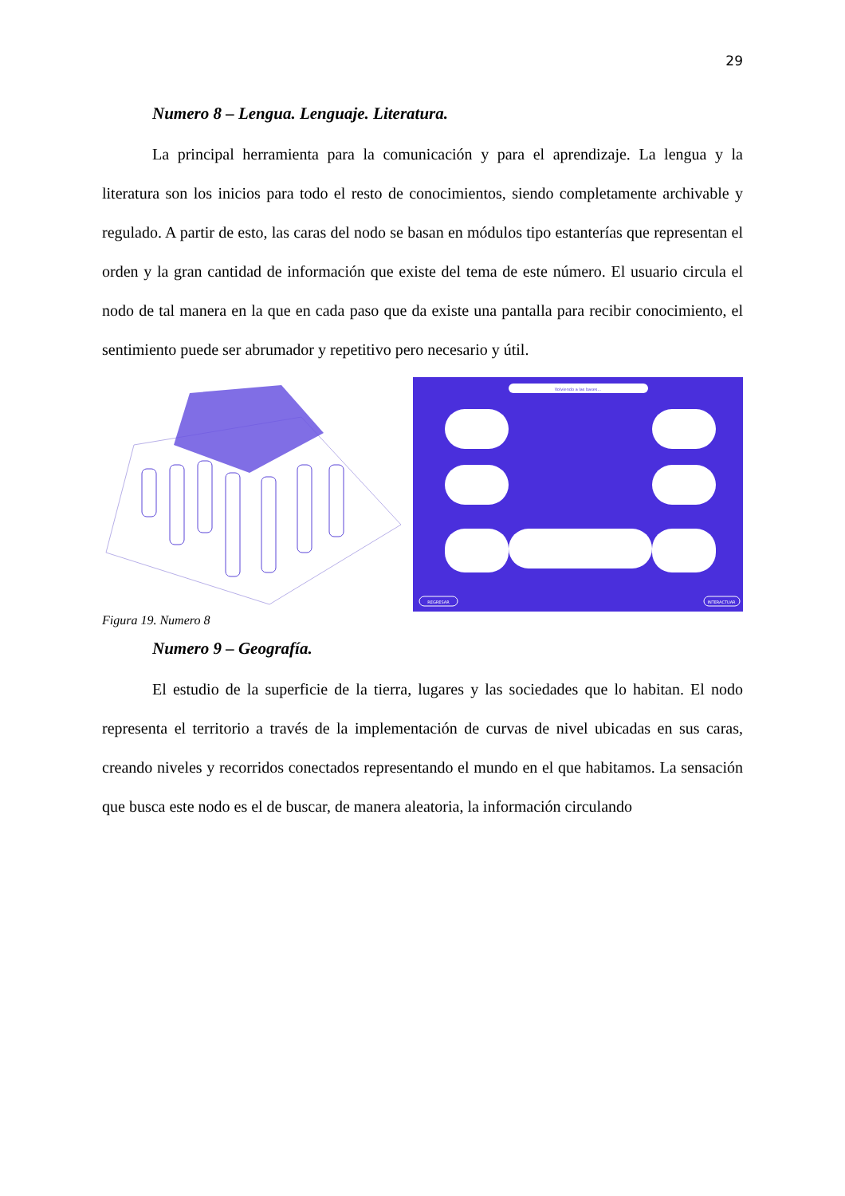29
Numero 8 – Lengua. Lenguaje. Literatura.
La principal herramienta para la comunicación y para el aprendizaje. La lengua y la literatura son los inicios para todo el resto de conocimientos, siendo completamente archivable y regulado. A partir de esto, las caras del nodo se basan en módulos tipo estanterías que representan el orden y la gran cantidad de información que existe del tema de este número. El usuario circula el nodo de tal manera en la que en cada paso que da existe una pantalla para recibir conocimiento, el sentimiento puede ser abrumador y repetitivo pero necesario y útil.
Volviendo a las bases...
REGRESAR
INTERACTUAR
Figura 19. Numero 8
Numero 9 – Geografía.
El estudio de la superficie de la tierra, lugares y las sociedades que lo habitan. El nodo representa el territorio a través de la implementación de curvas de nivel ubicadas en sus caras, creando niveles y recorridos conectados representando el mundo en el que habitamos. La sensación que busca este nodo es el de buscar, de manera aleatoria, la información circulando